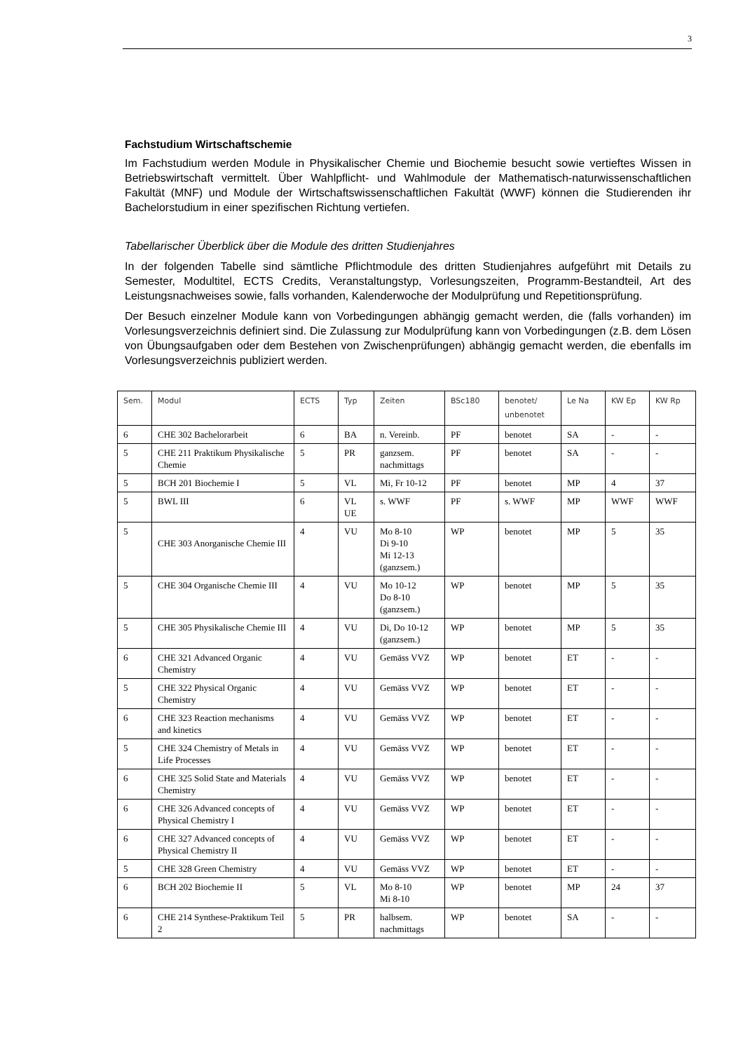3
Fachstudium Wirtschaftschemie
Im Fachstudium werden Module in Physikalischer Chemie und Biochemie besucht sowie vertieftes Wissen in Betriebswirtschaft vermittelt. Über Wahlpflicht- und Wahlmodule der Mathematisch-naturwissenschaftlichen Fakultät (MNF) und Module der Wirtschaftswissenschaftlichen Fakultät (WWF) können die Studierenden ihr Bachelorstudium in einer spezifischen Richtung vertiefen.
Tabellarischer Überblick über die Module des dritten Studienjahres
In der folgenden Tabelle sind sämtliche Pflichtmodule des dritten Studienjahres aufgeführt mit Details zu Semester, Modultitel, ECTS Credits, Veranstaltungstyp, Vorlesungszeiten, Programm-Bestandteil, Art des Leistungsnachweises sowie, falls vorhanden, Kalenderwoche der Modulprüfung und Repetitionsprüfung.
Der Besuch einzelner Module kann von Vorbedingungen abhängig gemacht werden, die (falls vorhanden) im Vorlesungsverzeichnis definiert sind. Die Zulassung zur Modulprüfung kann von Vorbedingungen (z.B. dem Lösen von Übungsaufgaben oder dem Bestehen von Zwischenprüfungen) abhängig gemacht werden, die ebenfalls im Vorlesungsverzeichnis publiziert werden.
| Sem. | Modul | ECTS | Typ | Zeiten | BSc180 | benotet/ unbenotet | Le Na | KW Ep | KW Rp |
| --- | --- | --- | --- | --- | --- | --- | --- | --- | --- |
| 6 | CHE 302 Bachelorarbeit | 6 | BA | n. Vereinb. | PF | benotet | SA | - | - |
| 5 | CHE 211 Praktikum Physikalische Chemie | 5 | PR | ganzsem. nachmittags | PF | benotet | SA | - | - |
| 5 | BCH 201 Biochemie I | 5 | VL | Mi, Fr 10-12 | PF | benotet | MP | 4 | 37 |
| 5 | BWL III | 6 | VL UE | s. WWF | PF | s. WWF | MP | WWF | WWF |
| 5 | CHE 303 Anorganische Chemie III | 4 | VU | Mo 8-10 Di 9-10 Mi 12-13 (ganzsem.) | WP | benotet | MP | 5 | 35 |
| 5 | CHE 304 Organische Chemie III | 4 | VU | Mo 10-12 Do 8-10 (ganzsem.) | WP | benotet | MP | 5 | 35 |
| 5 | CHE 305 Physikalische Chemie III | 4 | VU | Di, Do 10-12 (ganzsem.) | WP | benotet | MP | 5 | 35 |
| 6 | CHE 321 Advanced Organic Chemistry | 4 | VU | Gemäss VVZ | WP | benotet | ET | - | - |
| 5 | CHE 322 Physical Organic Chemistry | 4 | VU | Gemäss VVZ | WP | benotet | ET | - | - |
| 6 | CHE 323 Reaction mechanisms and kinetics | 4 | VU | Gemäss VVZ | WP | benotet | ET | - | - |
| 5 | CHE 324 Chemistry of Metals in Life Processes | 4 | VU | Gemäss VVZ | WP | benotet | ET | - | - |
| 6 | CHE 325 Solid State and Materials Chemistry | 4 | VU | Gemäss VVZ | WP | benotet | ET | - | - |
| 6 | CHE 326 Advanced concepts of Physical Chemistry I | 4 | VU | Gemäss VVZ | WP | benotet | ET | - | - |
| 6 | CHE 327 Advanced concepts of Physical Chemistry II | 4 | VU | Gemäss VVZ | WP | benotet | ET | - | - |
| 5 | CHE 328 Green Chemistry | 4 | VU | Gemäss VVZ | WP | benotet | ET | - | - |
| 6 | BCH 202 Biochemie II | 5 | VL | Mo 8-10 Mi 8-10 | WP | benotet | MP | 24 | 37 |
| 6 | CHE 214 Synthese-Praktikum Teil 2 | 5 | PR | halbsem. nachmittags | WP | benotet | SA | - | - |